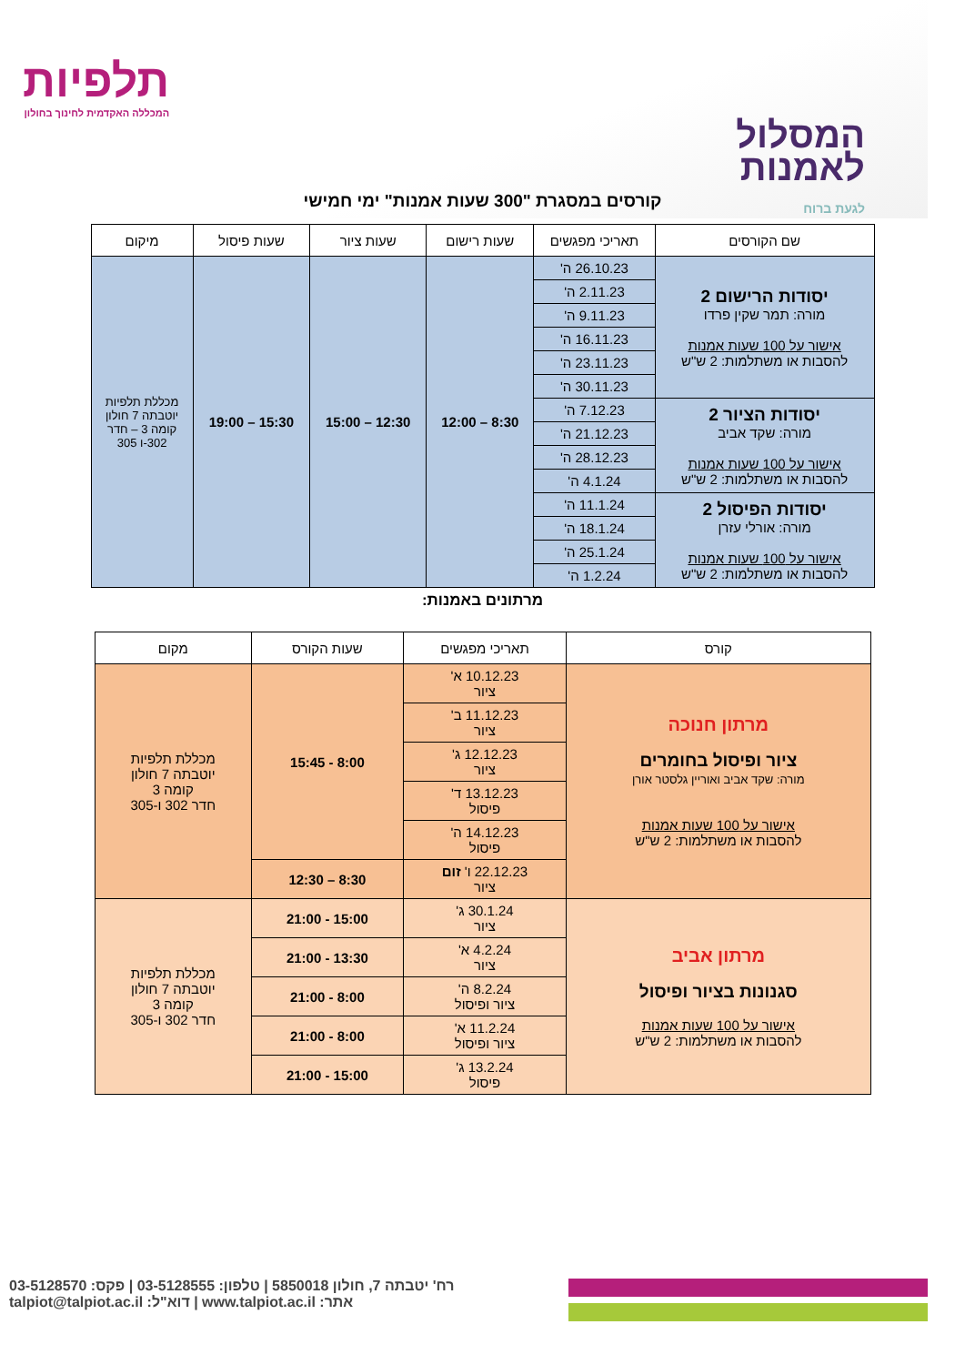המסלול
לאמנות
לגעת ברוח
תלפיות
המכללה האקדמית לחינוך בחולון
קורסים במסגרת "300 שעות אמנות" ימי חמישי
| שם הקורסים | תאריכי מפגשים | שעות רישום | שעות ציור | שעות פיסול | מיקום |
| --- | --- | --- | --- | --- | --- |
| יסודות הרישום 2 מורה: תמר שקין פרדו אישור על 100 שעות אמנות להסבות או משתלמות: 2 ש"ש | 26.10.23 ה' | 8:30 – 12:00 | 12:30 – 15:00 | 15:30 – 19:00 | מכללת תלפיות יוטבתה 7 חולון קומה 3 – חדר 302-ו 305 |
| | 2.11.23 ה' | | | | |
| | 9.11.23 ה' | | | | |
| | 16.11.23 ה' | | | | |
| | 23.11.23 ה' | | | | |
| | 30.11.23 ה' | | | | |
| יסודות הציור 2 מורה: שקד אביב אישור על 100 שעות אמנות להסבות או משתלמות: 2 ש"ש | 7.12.23 ה' | | | | |
| | 21.12.23 ה' | | | | |
| | 28.12.23 ה' | | | | |
| | 4.1.24 ה' | | | | |
| יסודות הפיסול 2 מורה: אורלי עזרן אישור על 100 שעות אמנות להסבות או משתלמות: 2 ש"ש | 11.1.24 ה' | | | | |
| | 18.1.24 ה' | | | | |
| | 25.1.24 ה' | | | | |
| | 1.2.24 ה' | | | | |
מרתונים באמנות:
| קורס | תאריכי מפגשים | שעות הקורס | מקום |
| --- | --- | --- | --- |
| מרתון חנוכה ציור ופיסול בחומרים מורה: שקד אביב ואוריין גלסטר אורן אישור על 100 שעות אמנות להסבות או משתלמות: 2 ש"ש | 10.12.23 א' ציור | 8:00 - 15:45 | מכללת תלפיות יוטבתה 7 חולון קומה 3 חדר 302 ו-305 |
| | 11.12.23 ב' ציור | | |
| | 12.12.23 ג' ציור | | |
| | 13.12.23 ד' פיסול | | |
| | 14.12.23 ה' פיסול | | |
| | 22.12.23 ו' זום ציור | 8:30 – 12:30 | |
| מרתון אביב סגנונות בציור ופיסול אישור על 100 שעות אמנות להסבות או משתלמות: 2 ש"ש | 30.1.24 ג' ציור | 15:00 - 21:00 | מכללת תלפיות יוטבתה 7 חולון קומה 3 חדר 302 ו-305 |
| | 4.2.24 א' ציור | 13:30 - 21:00 | |
| | 8.2.24 ה' ציור ופיסול | 8:00 - 21:00 | |
| | 11.2.24 א' ציור ופיסול | 8:00 - 21:00 | |
| | 13.2.24 ג' פיסול | 15:00 - 21:00 | |
רח' יטבתה 7, חולון 5850018 | טלפון: 03-5128555 | פקס: 03-5128570
אתר: www.talpiot.ac.il | דוא"ל: talpiot@talpiot.ac.il